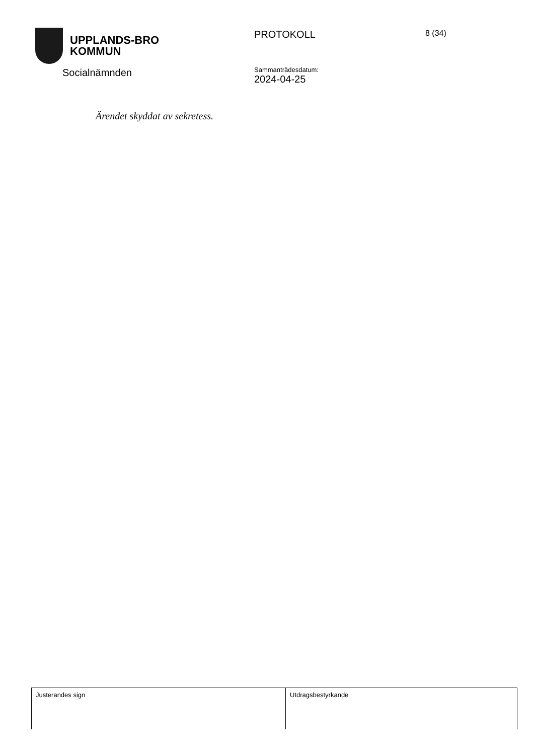UPPLANDS-BRO
KOMMUN
PROTOKOLL
8 (34)
Socialnämnden
Sammanträdesdatum:
2024-04-25
Ärendet skyddat av sekretess.
| Justerandes sign | Utdragsbestyrkande |